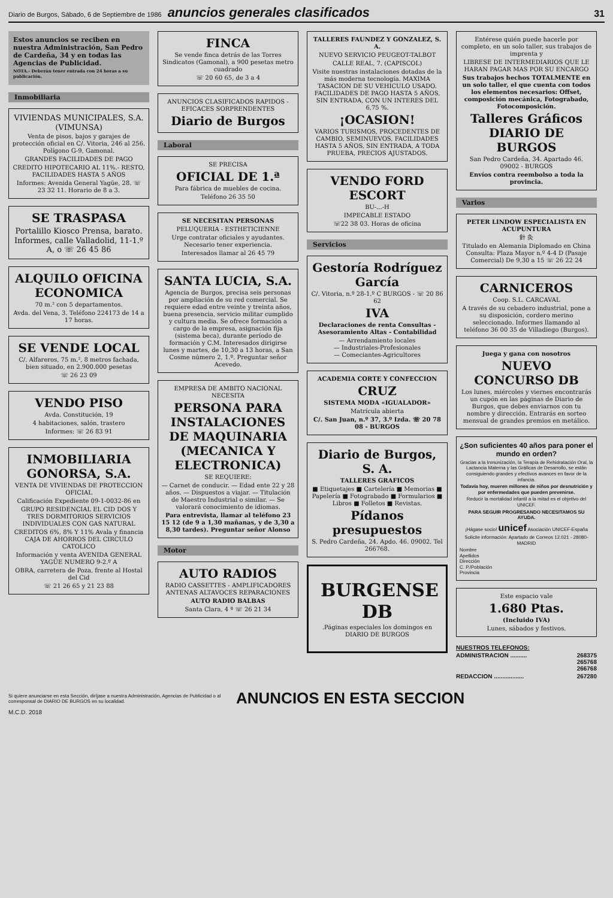Diario de Burgos, Sábado, 6 de Septiembre de 1986 anuncios generales clasificados 31
Estos anuncios se reciben en nuestra Administración, San Pedro de Cardeña, 34 y en todas las Agencias de Publicidad.
NOTA.- Deberán tener entrada con 24 horas a su publicación.
Inmobiliaria
VIVIENDAS MUNICIPALES, S.A. (VIMUNSA)
Venta de pisos, bajos y garajes de protección oficial en C/. Vitoria, 246 al 256. Polígono G-9, Gamonal.
GRANDES FACILIDADES DE PAGO
CREDITO HIPOTECARIO AL 11%.- RESTO, FACILIDADES HASTA 5 AÑOS
Informes: Avenida General Yagüe, 28. ☏ 23 32 11. Horario de 8 a 3.
SE TRASPASA
Portalillo Kiosco Prensa, barato. Informes, calle Valladolid, 11-1.º A, o ☏ 26 45 86
ALQUILO OFICINA ECONOMICA
70 m.² con 5 departamentos.
Avda. del Vena, 3. Teléfono 224173 de 14 a 17 horas.
SE VENDE LOCAL
C/. Alfareros, 75 m.², 8 metros fachada, bien situado, en 2.900.000 pesetas
☏ 26 23 09
VENDO PISO
Avda. Constitución, 19
4 habitaciones, salón, trastero
Informes: ☏ 26 83 91
INMOBILIARIA GONORSA, S.A.
VENTA DE VIVIENDAS DE PROTECCION OFICIAL
Calificación Expediente 09-1-0032-86 en
GRUPO RESIDENCIAL EL CID DOS Y TRES DORMITORIOS SERVICIOS INDIVIDUALES CON GAS NATURAL
CREDITOS 6%, 8% Y 11% Avala y financia CAJA DE AHORROS DEL CIRCULO CATOLICO
Información y venta AVENIDA GENERAL YAGÜE NUMERO 9-2.º A
OBRA, carretera de Poza, frente al Hostal del Cid
☏ 21 26 65 y 21 23 88
FINCA
Se vende finca detrás de las Torres Sindicatos (Gamonal), a 900 pesetas metro cuadrado
☏ 20 60 65, de 3 a 4
ANUNCIOS CLASIFICADOS RAPIDOS - EFICACES SORPRENDENTES
Diario de Burgos
Laboral
SE PRECISA
OFICIAL DE 1.ª
Para fábrica de muebles de cocina.
Teléfono 26 35 50
SE NECESITAN PERSONAS
PELUQUERIA - ESTHETICIENNE
Urge contratar oficiales y ayudantes. Necesario tener experiencia.
Interesados llamar al 26 45 79
SANTA LUCIA, S.A.
Agencia de Burgos, precisa seis personas por ampliación de su red comercial. Se requiere edad entre veinte y treinta años, buena presencia, servicio militar cumplido y cultura media. Se ofrece formación a cargo de la empresa, asignación fija (sistema beca), durante período de formación y C.M. Interesados dirigirse lunes y martes, de 10,30 a 13 horas, a San Cosme número 2, 1.º. Preguntar señor Acevedo.
EMPRESA DE AMBITO NACIONAL NECESITA
PERSONA PARA INSTALACIONES DE MAQUINARIA (MECANICA Y ELECTRONICA)
SE REQUIERE:
— Carnet de conducir. — Edad ente 22 y 28 años. — Dispuestos a viajar. — Titulación de Maestro Industrial o similar. — Se valorará conocimiento de idiomas.
Para entrevista, llamar al teléfono 23 15 12 (de 9 a 1,30 mañanas, y de 3,30 a 8,30 tardes). Preguntar señor Alonso
Motor
AUTO RADIOS
RADIO CASSETTES - AMPLIFICADORES ANTENAS ALTAVOCES REPARACIONES
AUTO RADIO BALBAS
Santa Clara, 4 ª ☏ 26 21 34
TALLERES FAUNDEZ Y GONZALEZ, S. A.
NUEVO SERVICIO PEUGEOT-TALBOT
CALLE REAL, 7. (CAPISCOL)
Visite nuestras instalaciones dotadas de la más moderna tecnología. MAXIMA TASACION DE SU VEHICULO USADO. FACILIDADES DE PAGO HASTA 5 AÑOS, SIN ENTRADA, CON UN INTERES DEL 6,75 %.
¡OCASION!
VARIOS TURISMOS, PROCEDENTES DE CAMBIO, SEMINUEVOS, FACILIDADES HASTA 5 AÑOS, SIN ENTRADA, A TODA PRUEBA, PRECIOS AJUSTADOS.
VENDO FORD ESCORT
BU-...-H
IMPECABLE ESTADO
☏22 38 03. Horas de oficina
Servicios
Gestoría Rodríguez García
C/. Vitoria, n.º 28-1.º C BURGOS - ☏ 20 86 62
IVA
Declaraciones de renta Consultas - Asesoramiento Altas - Contabilidad
— Arrendamiento locales
— Industriales-Profesionales
— Comeciantes-Agricultores
ACADEMIA CORTE Y CONFECCION
CRUZ
SISTEMA MODA «IGUALADOR»
Matrícula abierta
C/. San Juan, n.º 37, 3.º Izda. ☏ 20 78 08 - BURGOS
Diario de Burgos, S. A.
TALLERES GRAFICOS
■ Etiquetajes ■ Cartelería ■ Memorias ■ Papelería ■ Fotograbado ■ Formularios ■ Libros ■ Folletos ■ Revistas.
Pídanos presupuestos
S. Pedro Cardeña, 24. Apdo. 46. 09002. Tel 266768.
BURGENSE DB
.Páginas especiales los domingos en DIARIO DE BURGOS
Entérese quién puede hacerle por completo, en un solo taller, sus trabajos de imprenta y
LIBRESE DE INTERMEDIARIOS QUE LE HARAN PAGAR MAS POR SU ENCARGO
Sus trabajos hechos TOTALMENTE en un solo taller, el que cuenta con todos los elementos necesarios: Offset, composición mecánica, Fotograbado, Fotocomposición.
Talleres Gráficos DIARIO DE BURGOS
San Pedro Cardeña, 34. Apartado 46. 09002 - BURGOS
Envíos contra reembolso a toda la provincia.
Varios
PETER LINDOW ESPECIALISTA EN ACUPUNTURA
針 灸
Titulado en Alemania Diplomado en China Consulta: Plaza Mayor n.º 4-4 D (Pasaje Comercial) De 9,30 a 15 ☏ 26 22 24
CARNICEROS
Coop. S.L. CARCAVAL
A través de su cebadero industrial, pone a su disposición, cordero merino seleccionado. Informes llamando al teléfono 36 00 35 de Villadiego (Burgos).
Juega y gana con nosotros
NUEVO CONCURSO DB
Los lunes, miércoles y viernes encontrarás un cupón en las páginas de Diario de Burgos, que debes enviarnos con tu nombre y dirección. Entrarás en sorteo mensual de grandes premios en metálico.
¿Son suficientes 40 años para poner el mundo en orden?
Gracias a la Inmunización, la Terapia de Rehidratación Oral, la Lactancia Materna y las Gráficas de Desarrollo, se están consiguiendo grandes y efectivos avances en favor de la infancia.
Todavía hoy, mueren millones de niños por desnutrición y por enfermedades que pueden prevenirse.
Reducir la mortalidad infantil a la mitad es el objetivo del UNICEF.
PARA SEGUIR PROGRESANDO NECESITAMOS SU AYUDA.
¡Hágase socio! unicef Asociación UNICEF-España
Solicite información: Apartado de Correos 12.021 - 28080-MADRID
Nombre
Apellidos
Dirección
C. P./Población
Provincia
Este espacio vale
1.680 Ptas.
(Incluido IVA)
Lunes, sábados y festivos.
NUESTROS TELEFONOS:
ADMINISTRACION .......... 268375
265768
266768
REDACCION .................. 267280
Si quiere anunciarse en esta Sección, diríjase a nuestra Administración, Agencias de Publicidad o al corresponsal de DIARIO DE BURGOS en su localidad.
ANUNCIOS EN ESTA SECCION
M.C.D. 2018